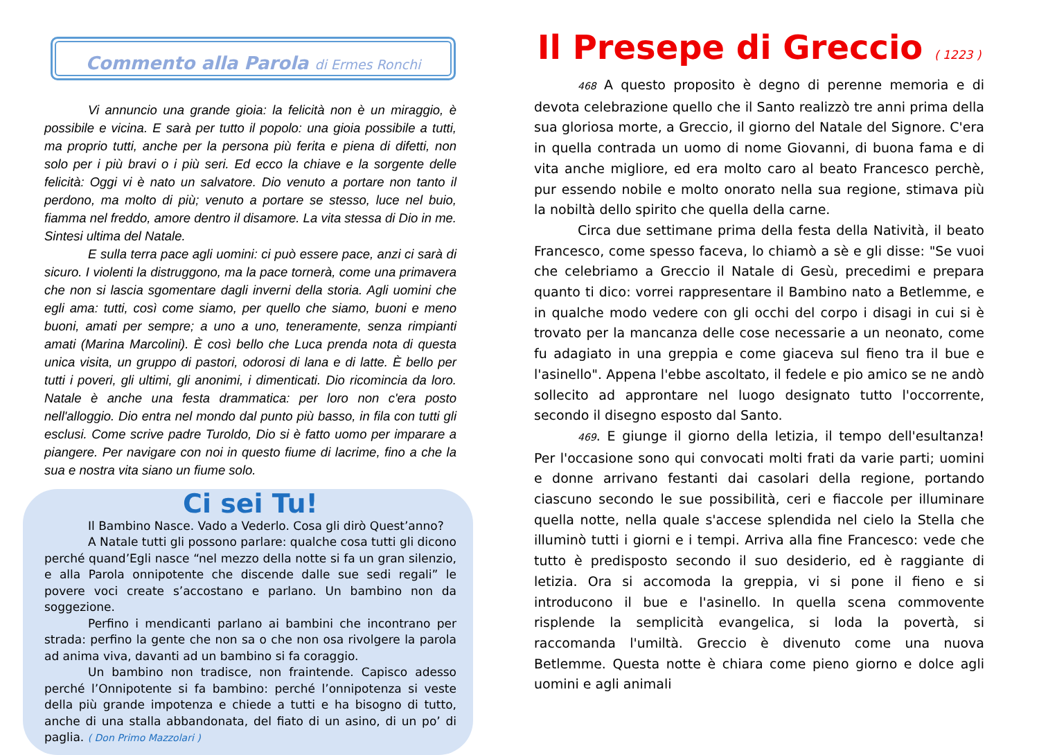Commento alla Parola di Ermes Ronchi
Vi annuncio una grande gioia: la felicità non è un miraggio, è possibile e vicina. E sarà per tutto il popolo: una gioia possibile a tutti, ma proprio tutti, anche per la persona più ferita e piena di difetti, non solo per i più bravi o i più seri. Ed ecco la chiave e la sorgente delle felicità: Oggi vi è nato un salvatore. Dio venuto a portare non tanto il perdono, ma molto di più; venuto a portare se stesso, luce nel buio, fiamma nel freddo, amore dentro il disamore. La vita stessa di Dio in me. Sintesi ultima del Natale.
E sulla terra pace agli uomini: ci può essere pace, anzi ci sarà di sicuro. I violenti la distruggono, ma la pace tornerà, come una primavera che non si lascia sgomentare dagli inverni della storia. Agli uomini che egli ama: tutti, così come siamo, per quello che siamo, buoni e meno buoni, amati per sempre; a uno a uno, teneramente, senza rimpianti amati (Marina Marcolini). È così bello che Luca prenda nota di questa unica visita, un gruppo di pastori, odorosi di lana e di latte. È bello per tutti i poveri, gli ultimi, gli anonimi, i dimenticati. Dio ricomincia da loro. Natale è anche una festa drammatica: per loro non c'era posto nell'alloggio. Dio entra nel mondo dal punto più basso, in fila con tutti gli esclusi. Come scrive padre Turoldo, Dio si è fatto uomo per imparare a piangere. Per navigare con noi in questo fiume di lacrime, fino a che la sua e nostra vita siano un fiume solo.
Ci sei Tu!
Il Bambino Nasce. Vado a Vederlo. Cosa gli dirò Quest’anno?
A Natale tutti gli possono parlare: qualche cosa tutti gli dicono perché quand’Egli nasce “nel mezzo della notte si fa un gran silenzio, e alla Parola onnipotente che discende dalle sue sedi regali” le povere voci create s’accostano e parlano. Un bambino non da soggezione.
Perfino i mendicanti parlano ai bambini che incontrano per strada: perfino la gente che non sa o che non osa rivolgere la parola ad anima viva, davanti ad un bambino si fa coraggio.
Un bambino non tradisce, non fraintende. Capisco adesso perché l’Onnipotente si fa bambino: perché l’onnipotenza si veste della più grande impotenza e chiede a tutti e ha bisogno di tutto, anche di una stalla abbandonata, del fiato di un asino, di un po’ di paglia. ( Don Primo Mazzolari )
Il Presepe di Greccio ( 1223 )
468 A questo proposito è degno di perenne memoria e di devota celebrazione quello che il Santo realizzò tre anni prima della sua gloriosa morte, a Greccio, il giorno del Natale del Signore. C'era in quella contrada un uomo di nome Giovanni, di buona fama e di vita anche migliore, ed era molto caro al beato Francesco perchè, pur essendo nobile e molto onorato nella sua regione, stimava più la nobiltà dello spirito che quella della carne.
Circa due settimane prima della festa della Natività, il beato Francesco, come spesso faceva, lo chiamò a sè e gli disse: "Se vuoi che celebriamo a Greccio il Natale di Gesù, precedimi e prepara quanto ti dico: vorrei rappresentare il Bambino nato a Betlemme, e in qualche modo vedere con gli occhi del corpo i disagi in cui si è trovato per la mancanza delle cose necessarie a un neonato, come fu adagiato in una greppia e come giaceva sul fieno tra il bue e l'asinello". Appena l'ebbe ascoltato, il fedele e pio amico se ne andò sollecito ad approntare nel luogo designato tutto l'occorrente, secondo il disegno esposto dal Santo.
469. E giunge il giorno della letizia, il tempo dell'esultanza! Per l'occasione sono qui convocati molti frati da varie parti; uomini e donne arrivano festanti dai casolari della regione, portando ciascuno secondo le sue possibilità, ceri e fiaccole per illuminare quella notte, nella quale s'accese splendida nel cielo la Stella che illuminò tutti i giorni e i tempi. Arriva alla fine Francesco: vede che tutto è predisposto secondo il suo desiderio, ed è raggiante di letizia. Ora si accomoda la greppia, vi si pone il fieno e si introducono il bue e l'asinello. In quella scena commovente risplende la semplicità evangelica, si loda la povertà, si raccomanda l'umiltà. Greccio è divenuto come una nuova Betlemme. Questa notte è chiara come pieno giorno e dolce agli uomini e agli animali